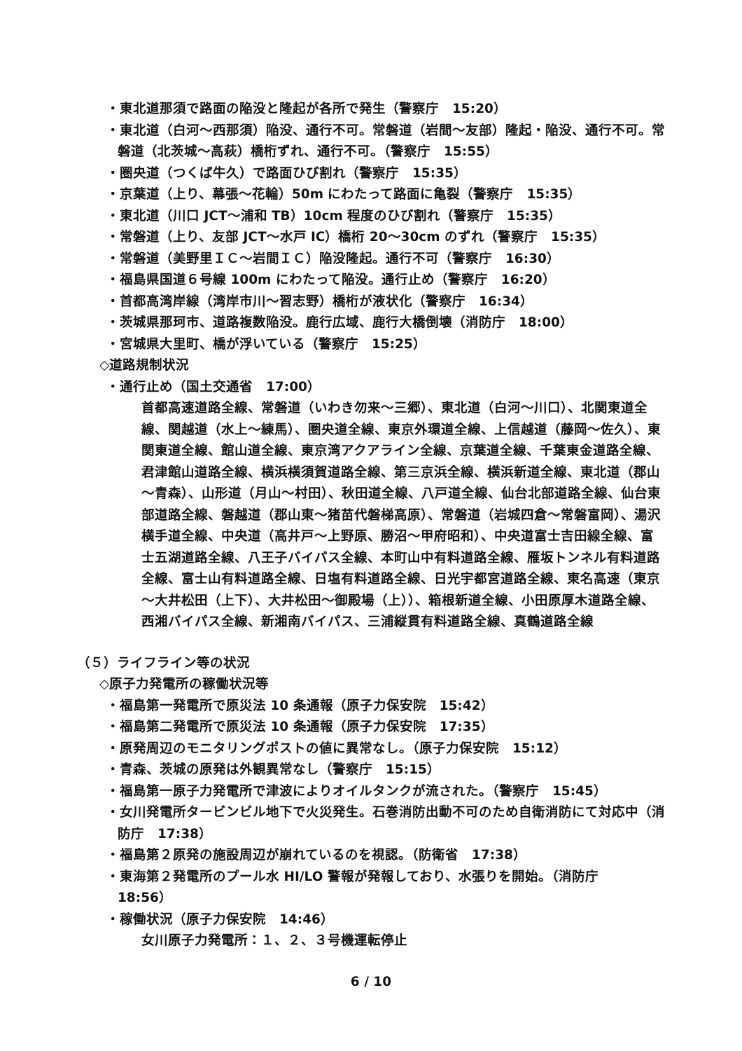・東北道那須で路面の陥没と隆起が各所で発生（警察庁　15:20）
・東北道（白河～西那須）陥没、通行不可。常磐道（岩間～友部）隆起・陥没、通行不可。常磐道（北茨城～高萩）橋桁ずれ、通行不可。（警察庁　15:55）
・圏央道（つくば牛久）で路面ひび割れ（警察庁　15:35）
・京葉道（上り、幕張～花輪）50m にわたって路面に亀裂（警察庁　15:35）
・東北道（川口 JCT～浦和 TB）10cm 程度のひび割れ（警察庁　15:35）
・常磐道（上り、友部 JCT～水戸 IC）橋桁 20～30cm のずれ（警察庁　15:35）
・常磐道（美野里ＩＣ～岩間ＩＣ）陥没隆起。通行不可（警察庁　16:30）
・福島県国道６号線 100m にわたって陥没。通行止め（警察庁　16:20）
・首都高湾岸線（湾岸市川～習志野）橋桁が液状化（警察庁　16:34）
・茨城県那珂市、道路複数陥没。鹿行広域、鹿行大橋倒壊（消防庁　18:00）
・宮城県大里町、橋が浮いている（警察庁　15:25）
◇道路規制状況
・通行止め（国土交通省　17:00）
首都高速道路全線、常磐道（いわき勿来～三郷）、東北道（白河～川口）、北関東道全線、関越道（水上～練馬）、圏央道全線、東京外環道全線、上信越道（藤岡～佐久）、東関東道全線、館山道全線、東京湾アクアライン全線、京葉道全線、千葉東金道路全線、君津館山道路全線、横浜横須賀道路全線、第三京浜全線、横浜新道全線、東北道（郡山～青森）、山形道（月山～村田）、秋田道全線、八戸道全線、仙台北部道路全線、仙台東部道路全線、磐越道（郡山東～猪苗代磐梯高原）、常磐道（岩城四倉～常磐富岡）、湯沢横手道全線、中央道（高井戸～上野原、勝沼～甲府昭和）、中央道富士吉田線全線、富士五湖道路全線、八王子バイパス全線、本町山中有料道路全線、雁坂トンネル有料道路全線、富士山有料道路全線、日塩有料道路全線、日光宇都宮道路全線、東名高速（東京～大井松田（上下）、大井松田～御殿場（上））、箱根新道全線、小田原厚木道路全線、西湘バイパス全線、新湘南バイパス、三浦縦貫有料道路全線、真鶴道路全線
（５）ライフライン等の状況
◇原子力発電所の稼働状況等
・福島第一発電所で原災法 10 条通報（原子力保安院　15:42）
・福島第二発電所で原災法 10 条通報（原子力保安院　17:35）
・原発周辺のモニタリングポストの値に異常なし。（原子力保安院　15:12）
・青森、茨城の原発は外観異常なし（警察庁　15:15）
・福島第一原子力発電所で津波によりオイルタンクが流された。（警察庁　15:45）
・女川発電所タービンビル地下で火災発生。石巻消防出動不可のため自衛消防にて対応中（消防庁　17:38）
・福島第２原発の施設周辺が崩れているのを視認。（防衛省　17:38）
・東海第２発電所のプール水 HI/LO 警報が発報しており、水張りを開始。（消防庁　18:56）
・稼働状況（原子力保安院　14:46）
女川原子力発電所：１、２、３号機運転停止
6 / 10